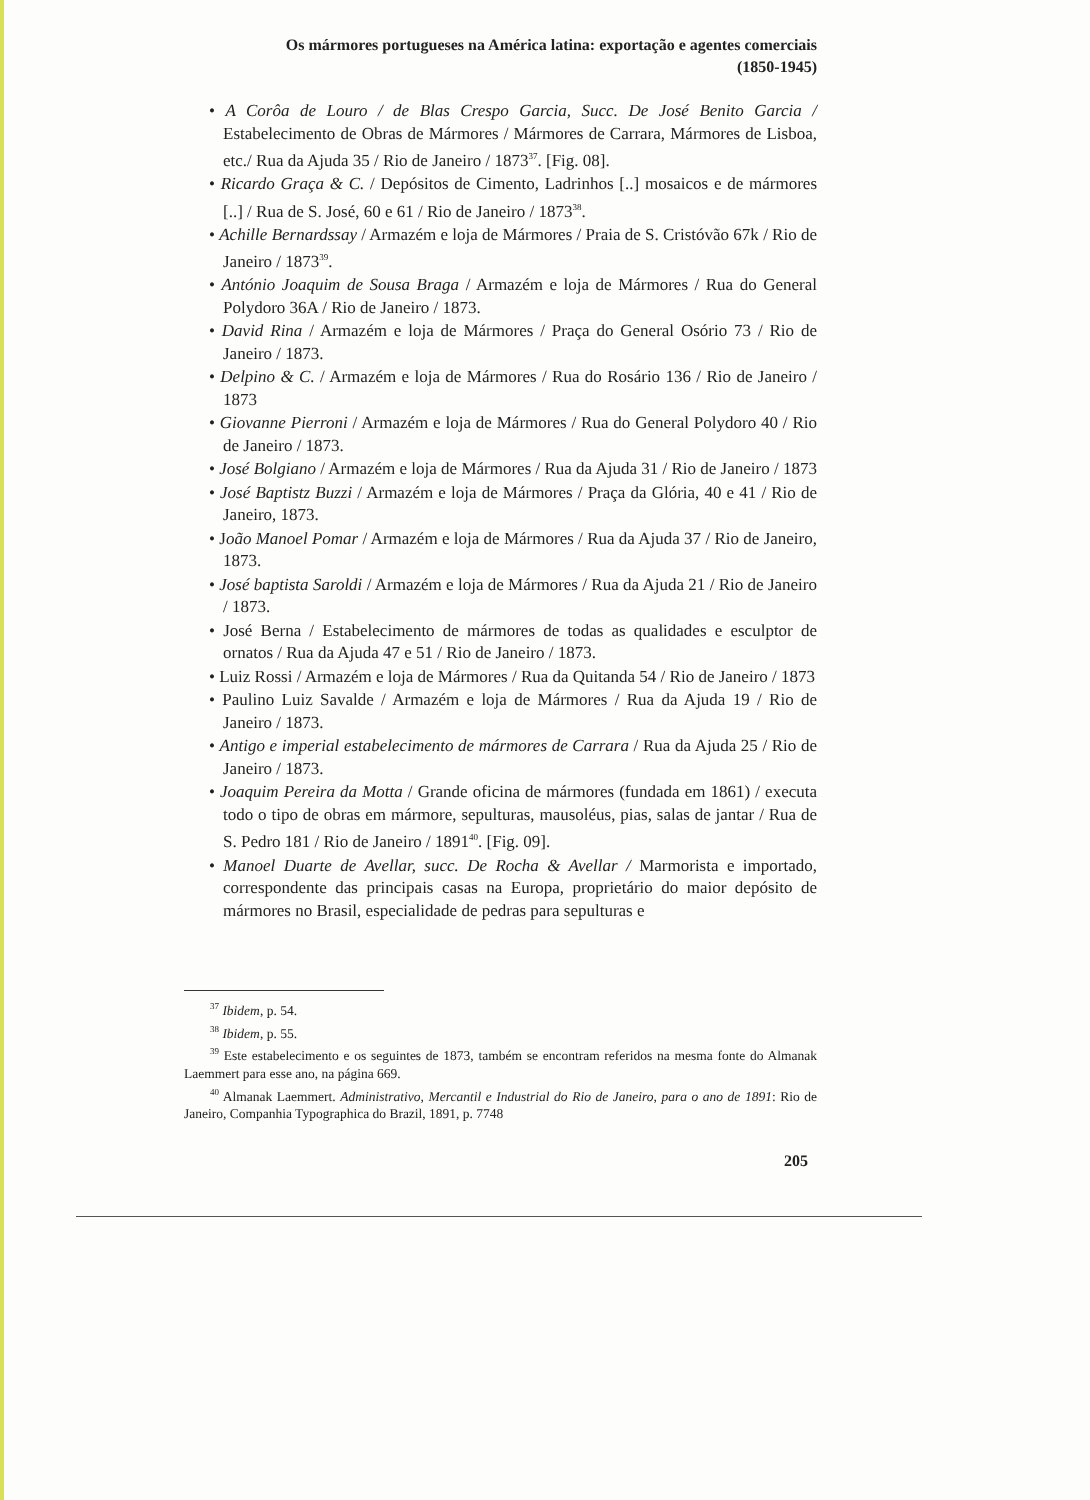Os mármores portugueses na América latina: exportação e agentes comerciais
(1850-1945)
• A Corôa de Louro / de Blas Crespo Garcia, Succ. De José Benito Garcia / Estabelecimento de Obras de Mármores / Mármores de Carrara, Mármores de Lisboa, etc./ Rua da Ajuda 35 / Rio de Janeiro / 1873<sup>37</sup>. [Fig. 08].
• Ricardo Graça & C. / Depósitos de Cimento, Ladrinhos [..] mosaicos e de mármores [..] / Rua de S. José, 60 e 61 / Rio de Janeiro / 1873<sup>38</sup>.
• Achille Bernardssay / Armazém e loja de Mármores / Praia de S. Cristóvão 67k / Rio de Janeiro / 1873<sup>39</sup>.
• António Joaquim de Sousa Braga / Armazém e loja de Mármores / Rua do General Polydoro 36A / Rio de Janeiro / 1873.
• David Rina / Armazém e loja de Mármores / Praça do General Osório 73 / Rio de Janeiro / 1873.
• Delpino & C. / Armazém e loja de Mármores / Rua do Rosário 136 / Rio de Janeiro / 1873
• Giovanne Pierroni / Armazém e loja de Mármores / Rua do General Polydoro 40 / Rio de Janeiro / 1873.
• José Bolgiano / Armazém e loja de Mármores / Rua da Ajuda 31 / Rio de Janeiro / 1873
• José Baptistz Buzzi / Armazém e loja de Mármores / Praça da Glória, 40 e 41 / Rio de Janeiro, 1873.
• João Manoel Pomar / Armazém e loja de Mármores / Rua da Ajuda 37 / Rio de Janeiro, 1873.
• José baptista Saroldi / Armazém e loja de Mármores / Rua da Ajuda 21 / Rio de Janeiro / 1873.
• José Berna / Estabelecimento de mármores de todas as qualidades e esculptor de ornatos / Rua da Ajuda 47 e 51 / Rio de Janeiro / 1873.
• Luiz Rossi / Armazém e loja de Mármores / Rua da Quitanda 54 / Rio de Janeiro / 1873
• Paulino Luiz Savalde / Armazém e loja de Mármores / Rua da Ajuda 19 / Rio de Janeiro / 1873.
• Antigo e imperial estabelecimento de mármores de Carrara / Rua da Ajuda 25 / Rio de Janeiro / 1873.
• Joaquim Pereira da Motta / Grande oficina de mármores (fundada em 1861) / executa todo o tipo de obras em mármore, sepulturas, mausoléus, pias, salas de jantar / Rua de S. Pedro 181 / Rio de Janeiro / 1891<sup>40</sup>. [Fig. 09].
• Manoel Duarte de Avellar, succ. De Rocha & Avellar / Marmorista e importado, correspondente das principais casas na Europa, proprietário do maior depósito de mármores no Brasil, especialidade de pedras para sepulturas e
<sup>37</sup> Ibidem, p. 54.
<sup>38</sup> Ibidem, p. 55.
<sup>39</sup> Este estabelecimento e os seguintes de 1873, também se encontram referidos na mesma fonte do Almanak Laemmert para esse ano, na página 669.
<sup>40</sup> Almanak Laemmert. Administrativo, Mercantil e Industrial do Rio de Janeiro, para o ano de 1891: Rio de Janeiro, Companhia Typographica do Brazil, 1891, p. 7748
205